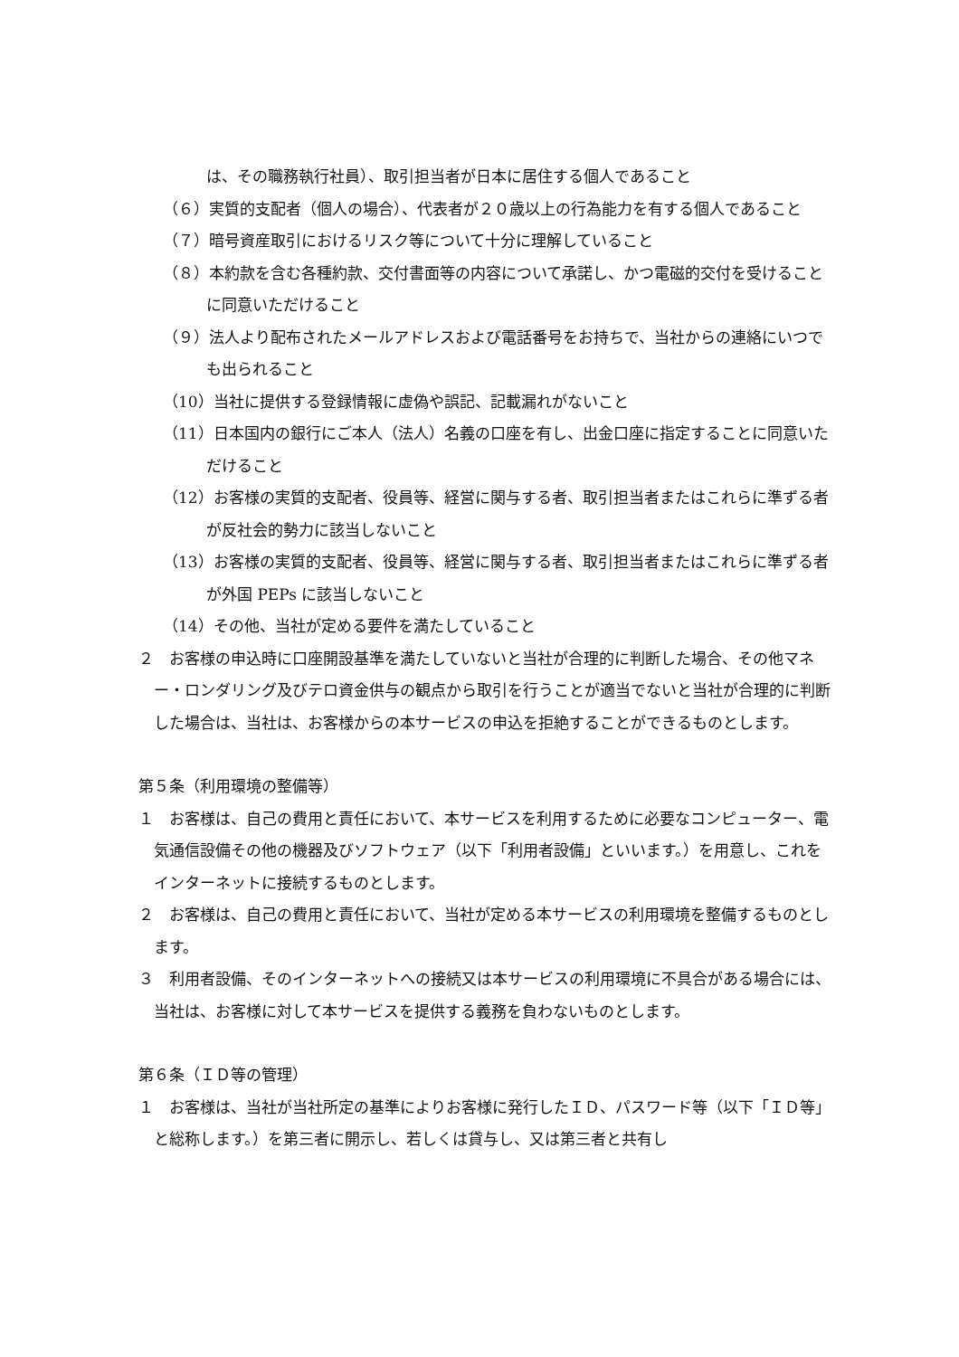は、その職務執行社員）、取引担当者が日本に居住する個人であること
（６）実質的支配者（個人の場合）、代表者が２０歳以上の行為能力を有する個人であること
（７）暗号資産取引におけるリスク等について十分に理解していること
（８）本約款を含む各種約款、交付書面等の内容について承諾し、かつ電磁的交付を受けることに同意いただけること
（９）法人より配布されたメールアドレスおよび電話番号をお持ちで、当社からの連絡にいつでも出られること
（10）当社に提供する登録情報に虚偽や誤記、記載漏れがないこと
（11）日本国内の銀行にご本人（法人）名義の口座を有し、出金口座に指定することに同意いただけること
（12）お客様の実質的支配者、役員等、経営に関与する者、取引担当者またはこれらに準ずる者が反社会的勢力に該当しないこと
（13）お客様の実質的支配者、役員等、経営に関与する者、取引担当者またはこれらに準ずる者が外国 PEPs に該当しないこと
（14）その他、当社が定める要件を満たしていること
２　お客様の申込時に口座開設基準を満たしていないと当社が合理的に判断した場合、その他マネー・ロンダリング及びテロ資金供与の観点から取引を行うことが適当でないと当社が合理的に判断した場合は、当社は、お客様からの本サービスの申込を拒絶することができるものとします。
第５条（利用環境の整備等）
１　お客様は、自己の費用と責任において、本サービスを利用するために必要なコンピューター、電気通信設備その他の機器及びソフトウェア（以下「利用者設備」といいます。）を用意し、これをインターネットに接続するものとします。
２　お客様は、自己の費用と責任において、当社が定める本サービスの利用環境を整備するものとします。
３　利用者設備、そのインターネットへの接続又は本サービスの利用環境に不具合がある場合には、当社は、お客様に対して本サービスを提供する義務を負わないものとします。
第６条（ＩＤ等の管理）
１　お客様は、当社が当社所定の基準によりお客様に発行したＩＤ、パスワード等（以下「ＩＤ等」と総称します。）を第三者に開示し、若しくは貸与し、又は第三者と共有し